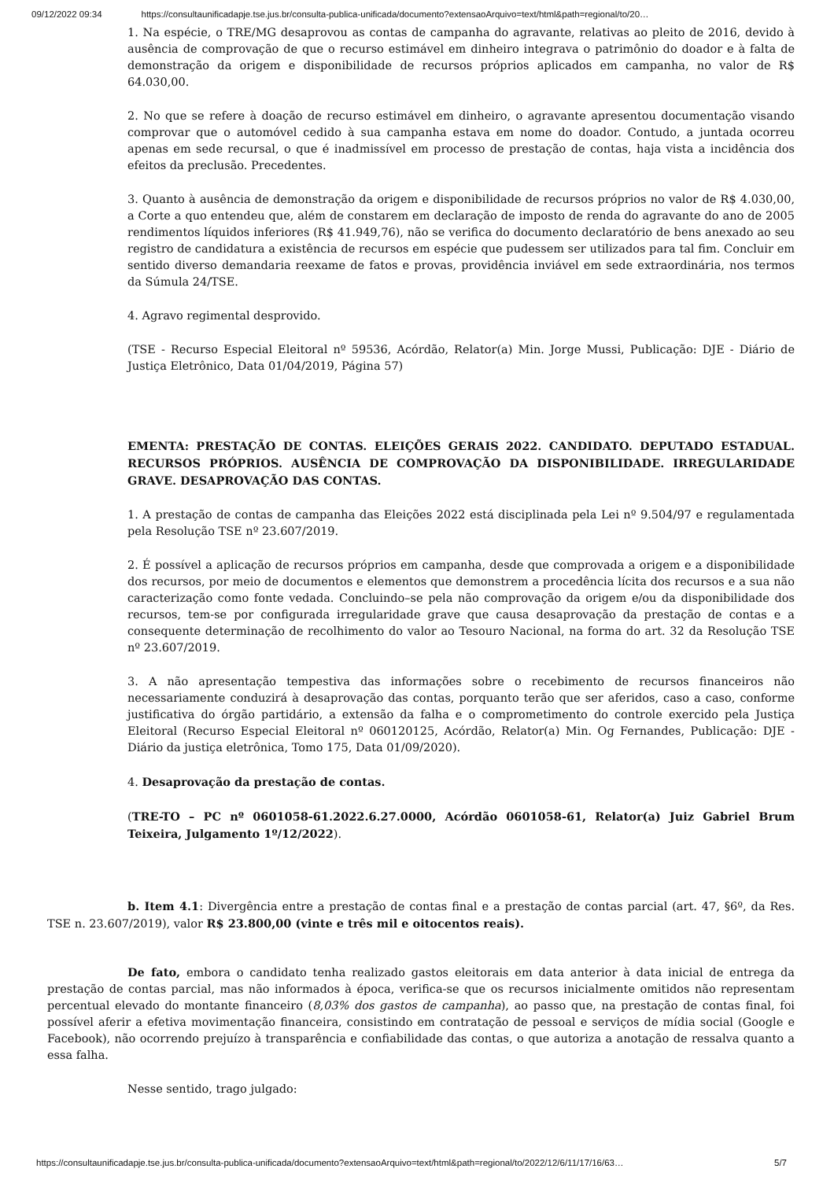09/12/2022 09:34 https://consultaunificadapje.tse.jus.br/consulta-publica-unificada/documento?extensaoArquivo=text/html&path=regional/to/20…
1. Na espécie, o TRE/MG desaprovou as contas de campanha do agravante, relativas ao pleito de 2016, devido à ausência de comprovação de que o recurso estimável em dinheiro integrava o patrimônio do doador e à falta de demonstração da origem e disponibilidade de recursos próprios aplicados em campanha, no valor de R$ 64.030,00.
2. No que se refere à doação de recurso estimável em dinheiro, o agravante apresentou documentação visando comprovar que o automóvel cedido à sua campanha estava em nome do doador. Contudo, a juntada ocorreu apenas em sede recursal, o que é inadmissível em processo de prestação de contas, haja vista a incidência dos efeitos da preclusão. Precedentes.
3. Quanto à ausência de demonstração da origem e disponibilidade de recursos próprios no valor de R$ 4.030,00, a Corte a quo entendeu que, além de constarem em declaração de imposto de renda do agravante do ano de 2005 rendimentos líquidos inferiores (R$ 41.949,76), não se verifica do documento declaratório de bens anexado ao seu registro de candidatura a existência de recursos em espécie que pudessem ser utilizados para tal fim. Concluir em sentido diverso demandaria reexame de fatos e provas, providência inviável em sede extraordinária, nos termos da Súmula 24/TSE.
4. Agravo regimental desprovido.
(TSE - Recurso Especial Eleitoral nº 59536, Acórdão, Relator(a) Min. Jorge Mussi, Publicação: DJE - Diário de Justiça Eletrônico, Data 01/04/2019, Página 57)
EMENTA: PRESTAÇÃO DE CONTAS. ELEIÇÕES GERAIS 2022. CANDIDATO. DEPUTADO ESTADUAL. RECURSOS PRÓPRIOS. AUSÊNCIA DE COMPROVAÇÃO DA DISPONIBILIDADE. IRREGULARIDADE GRAVE. DESAPROVAÇÃO DAS CONTAS.
1. A prestação de contas de campanha das Eleições 2022 está disciplinada pela Lei nº 9.504/97 e regulamentada pela Resolução TSE nº 23.607/2019.
2. É possível a aplicação de recursos próprios em campanha, desde que comprovada a origem e a disponibilidade dos recursos, por meio de documentos e elementos que demonstrem a procedência lícita dos recursos e a sua não caracterização como fonte vedada. Concluindo–se pela não comprovação da origem e/ou da disponibilidade dos recursos, tem-se por configurada irregularidade grave que causa desaprovação da prestação de contas e a consequente determinação de recolhimento do valor ao Tesouro Nacional, na forma do art. 32 da Resolução TSE nº 23.607/2019.
3. A não apresentação tempestiva das informações sobre o recebimento de recursos financeiros não necessariamente conduzirá à desaprovação das contas, porquanto terão que ser aferidos, caso a caso, conforme justificativa do órgão partidário, a extensão da falha e o comprometimento do controle exercido pela Justiça Eleitoral (Recurso Especial Eleitoral nº 060120125, Acórdão, Relator(a) Min. Og Fernandes, Publicação: DJE - Diário da justiça eletrônica, Tomo 175, Data 01/09/2020).
4. Desaprovação da prestação de contas.
(TRE-TO – PC nº 0601058-61.2022.6.27.0000, Acórdão 0601058-61, Relator(a) Juiz Gabriel Brum Teixeira, Julgamento 1º/12/2022).
b. Item 4.1: Divergência entre a prestação de contas final e a prestação de contas parcial (art. 47, §6º, da Res. TSE n. 23.607/2019), valor R$ 23.800,00 (vinte e três mil e oitocentos reais).
De fato, embora o candidato tenha realizado gastos eleitorais em data anterior à data inicial de entrega da prestação de contas parcial, mas não informados à época, verifica-se que os recursos inicialmente omitidos não representam percentual elevado do montante financeiro (8,03% dos gastos de campanha), ao passo que, na prestação de contas final, foi possível aferir a efetiva movimentação financeira, consistindo em contratação de pessoal e serviços de mídia social (Google e Facebook), não ocorrendo prejuízo à transparência e confiabilidade das contas, o que autoriza a anotação de ressalva quanto a essa falha.
Nesse sentido, trago julgado:
https://consultaunificadapje.tse.jus.br/consulta-publica-unificada/documento?extensaoArquivo=text/html&path=regional/to/2022/12/6/11/17/16/63… 5/7